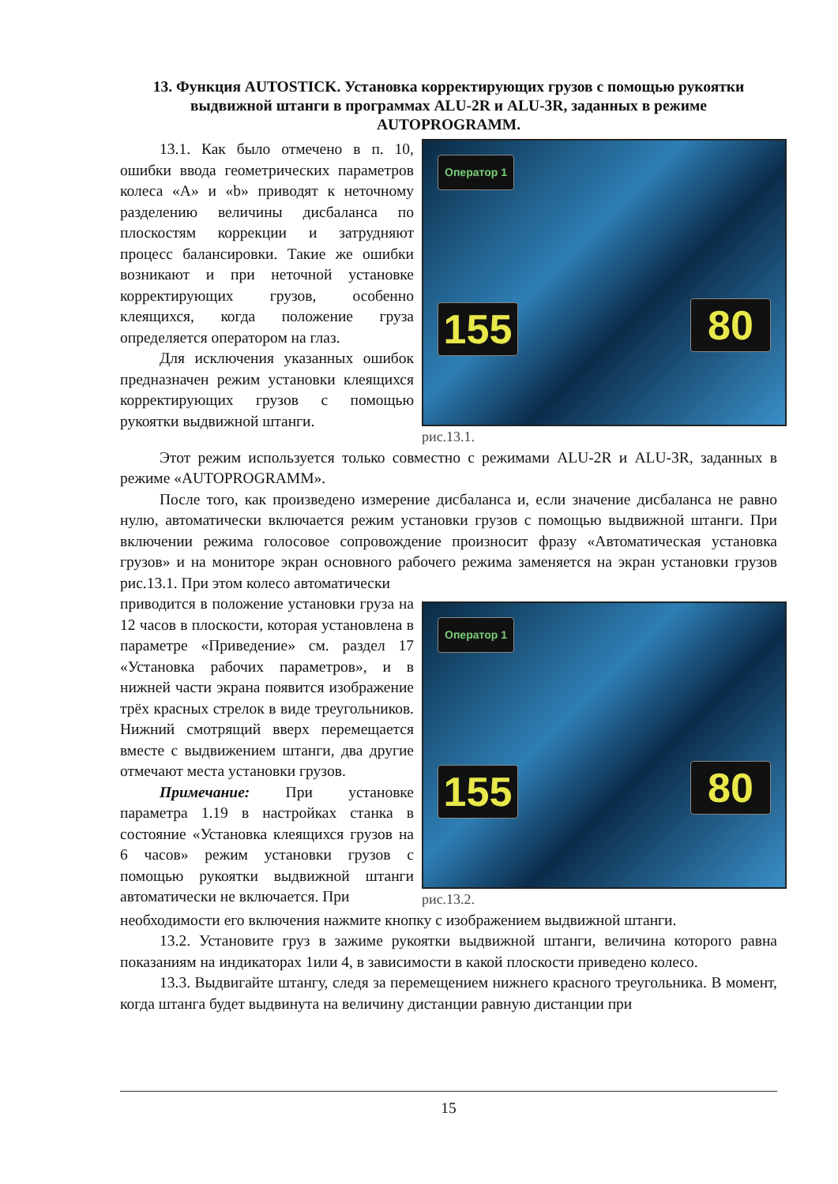13. Функция AUTOSTICK. Установка корректирующих грузов с помощью рукоятки выдвижной штанги в программах ALU-2R и ALU-3R, заданных в режиме AUTOPROGRAMM.
13.1. Как было отмечено в п. 10, ошибки ввода геометрических параметров колеса «А» и «b» приводят к неточному разделению величины дисбаланса по плоскостям коррекции и затрудняют процесс балансировки. Такие же ошибки возникают и при неточной установке корректирующих грузов, особенно клеящихся, когда положение груза определяется оператором на глаз.
Для исключения указанных ошибок предназначен режим установки клеящихся корректирующих грузов с помощью рукоятки выдвижной штанги.
Оператор 1
155 80
рис.13.1.
Этот режим используется только совместно с режимами ALU-2R и ALU-3R, заданных в режиме «AUTOPROGRAMM».
После того, как произведено измерение дисбаланса и, если значение дисбаланса не равно нулю, автоматически включается режим установки грузов с помощью выдвижной штанги. При включении режима голосовое сопровождение произносит фразу «Автоматическая установка грузов» и на мониторе экран основного рабочего режима заменяется на экран установки грузов рис.13.1. При этом колесо автоматически
приводится в положение установки груза на 12 часов в плоскости, которая установлена в параметре «Приведение» см. раздел 17 «Установка рабочих параметров», и в нижней части экрана появится изображение трёх красных стрелок в виде треугольников. Нижний смотрящий вверх перемещается вместе с выдвижением штанги, два другие отмечают места установки грузов.
Примечание: При установке параметра 1.19 в настройках станка в состояние «Установка клеящихся грузов на 6 часов» режим установки грузов с помощью рукоятки выдвижной штанги автоматически не включается. При
Оператор 1
155 80
рис.13.2.
необходимости его включения нажмите кнопку с изображением выдвижной штанги.
13.2. Установите груз в зажиме рукоятки выдвижной штанги, величина которого равна показаниям на индикаторах 1или 4, в зависимости в какой плоскости приведено колесо.
13.3. Выдвигайте штангу, следя за перемещением нижнего красного треугольника. В момент, когда штанга будет выдвинута на величину дистанции равную дистанции при
15